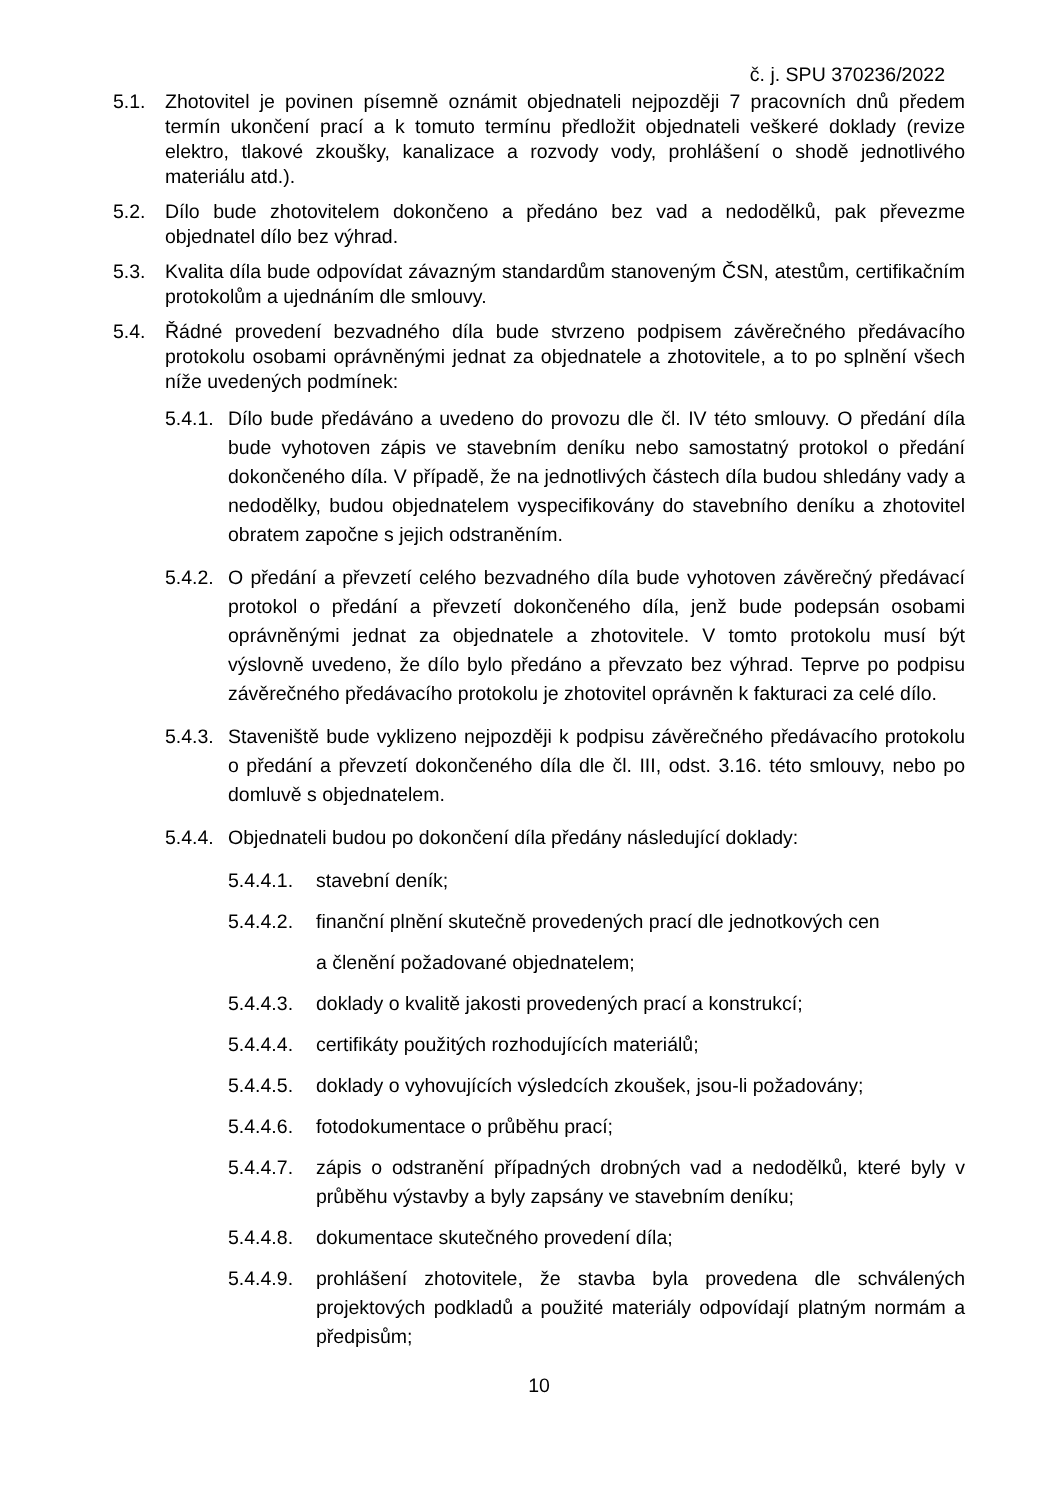č. j. SPU 370236/2022
5.1. Zhotovitel je povinen písemně oznámit objednateli nejpozději 7 pracovních dnů předem termín ukončení prací a k tomuto termínu předložit objednateli veškeré doklady (revize elektro, tlakové zkoušky, kanalizace a rozvody vody, prohlášení o shodě jednotlivého materiálu atd.).
5.2. Dílo bude zhotovitelem dokončeno a předáno bez vad a nedodělků, pak převezme objednatel dílo bez výhrad.
5.3. Kvalita díla bude odpovídat závazným standardům stanoveným ČSN, atestům, certifikačním protokolům a ujednáním dle smlouvy.
5.4. Řádné provedení bezvadného díla bude stvrzeno podpisem závěrečného předávacího protokolu osobami oprávněnými jednat za objednatele a zhotovitele, a to po splnění všech níže uvedených podmínek:
5.4.1.
Dílo bude předáváno a uvedeno do provozu dle čl. IV této smlouvy. O předání díla bude vyhotoven zápis ve stavebním deníku nebo samostatný protokol o předání dokončeného díla. V případě, že na jednotlivých částech díla budou shledány vady a nedodělky, budou objednatelem vyspecifikovány do stavebního deníku a zhotovitel obratem započne s jejich odstraněním.
5.4.2.
O předání a převzetí celého bezvadného díla bude vyhotoven závěrečný předávací protokol o předání a převzetí dokončeného díla, jenž bude podepsán osobami oprávněnými jednat za objednatele a zhotovitele. V tomto protokolu musí být výslovně uvedeno, že dílo bylo předáno a převzato bez výhrad. Teprve po podpisu závěrečného předávacího protokolu je zhotovitel oprávněn k fakturaci za celé dílo.
5.4.3.
Staveniště bude vyklizeno nejpozději k podpisu závěrečného předávacího protokolu o předání a převzetí dokončeného díla dle čl. III, odst. 3.16. této smlouvy, nebo po domluvě s objednatelem.
5.4.4.
Objednateli budou po dokončení díla předány následující doklady:
5.4.4.1.
stavební deník;
5.4.4.2.
finanční plnění skutečně provedených prací dle jednotkových cen
a členění požadované objednatelem;
5.4.4.3.
doklady o kvalitě jakosti provedených prací a konstrukcí;
5.4.4.4.
certifikáty použitých rozhodujících materiálů;
5.4.4.5.
doklady o vyhovujících výsledcích zkoušek, jsou-li požadovány;
5.4.4.6.
fotodokumentace o průběhu prací;
5.4.4.7.
zápis o odstranění případných drobných vad a nedodělků, které byly v průběhu výstavby a byly zapsány ve stavebním deníku;
5.4.4.8.
dokumentace skutečného provedení díla;
5.4.4.9.
prohlášení zhotovitele, že stavba byla provedena dle schválených projektových podkladů a použité materiály odpovídají platným normám a předpisům;
10